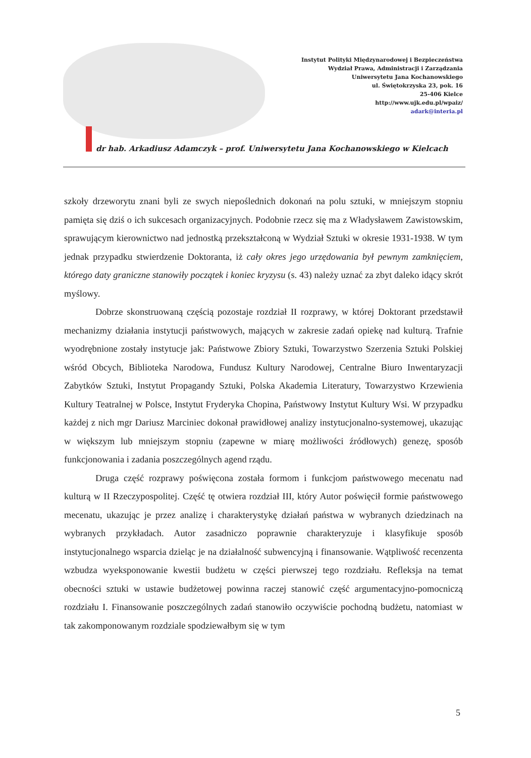Instytut Polityki Międzynarodowej i Bezpieczeństwa
Wydział Prawa, Administracji i Zarządzania
Uniwersytetu Jana Kochanowskiego
ul. Świętokrzyska 23, pok. 16
25-406 Kielce
http://www.ujk.edu.pl/wpaiz/
adark@interia.pl
dr hab. Arkadiusz Adamczyk – prof. Uniwersytetu Jana Kochanowskiego w Kielcach
szkoły drzeworytu znani byli ze swych niepoślednich dokonań na polu sztuki, w mniejszym stopniu pamięta się dziś o ich sukcesach organizacyjnych. Podobnie rzecz się ma z Władysławem Zawistowskim, sprawującym kierownictwo nad jednostką przekształconą w Wydział Sztuki w okresie 1931-1938. W tym jednak przypadku stwierdzenie Doktoranta, iż cały okres jego urzędowania był pewnym zamknięciem, którego daty graniczne stanowiły początek i koniec kryzysu (s. 43) należy uznać za zbyt daleko idący skrót myślowy.
Dobrze skonstruowaną częścią pozostaje rozdział II rozprawy, w której Doktorant przedstawił mechanizmy działania instytucji państwowych, mających w zakresie zadań opiekę nad kulturą. Trafnie wyodrębnione zostały instytucje jak: Państwowe Zbiory Sztuki, Towarzystwo Szerzenia Sztuki Polskiej wśród Obcych, Biblioteka Narodowa, Fundusz Kultury Narodowej, Centralne Biuro Inwentaryzacji Zabytków Sztuki, Instytut Propagandy Sztuki, Polska Akademia Literatury, Towarzystwo Krzewienia Kultury Teatralnej w Polsce, Instytut Fryderyka Chopina, Państwowy Instytut Kultury Wsi. W przypadku każdej z nich mgr Dariusz Marciniec dokonał prawidłowej analizy instytucjonalno-systemowej, ukazując w większym lub mniejszym stopniu (zapewne w miarę możliwości źródłowych) genezę, sposób funkcjonowania i zadania poszczególnych agend rządu.
Druga część rozprawy poświęcona została formom i funkcjom państwowego mecenatu nad kulturą w II Rzeczypospolitej. Część tę otwiera rozdział III, który Autor poświęcił formie państwowego mecenatu, ukazując je przez analizę i charakterystykę działań państwa w wybranych dziedzinach na wybranych przykładach. Autor zasadniczo poprawnie charakteryzuje i klasyfikuje sposób instytucjonalnego wsparcia dzieląc je na działalność subwencyjną i finansowanie. Wątpliwość recenzenta wzbudza wyeksponowanie kwestii budżetu w części pierwszej tego rozdziału. Refleksja na temat obecności sztuki w ustawie budżetowej powinna raczej stanowić część argumentacyjno-pomocniczą rozdziału I. Finansowanie poszczególnych zadań stanowiło oczywiście pochodną budżetu, natomiast w tak zakomponowanym rozdziale spodziewałbym się w tym
5